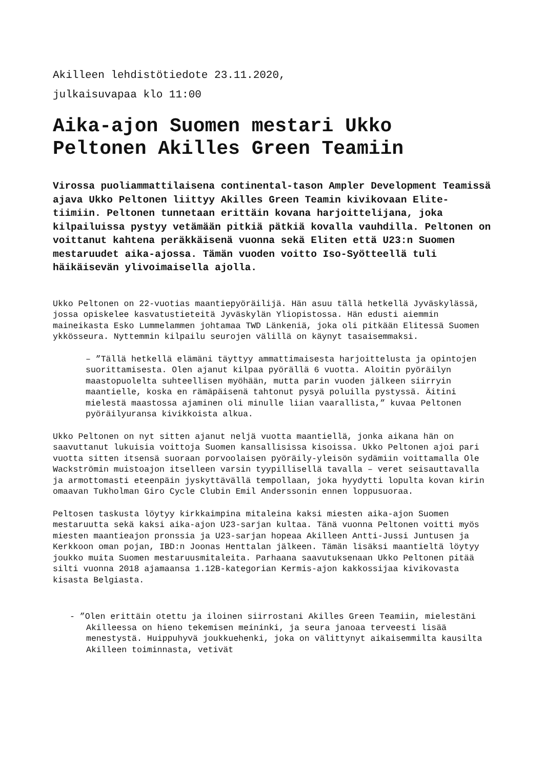Akilleen lehdistötiedote 23.11.2020,
julkaisuvapaa klo 11:00
Aika-ajon Suomen mestari Ukko Peltonen Akilles Green Teamiin
Virossa puoliammattilaisena continental-tason Ampler Development Teamissä ajava Ukko Peltonen liittyy Akilles Green Teamin kivikovaan Elite-tiimiin. Peltonen tunnetaan erittäin kovana harjoittelijana, joka kilpailuissa pystyy vetämään pitkiä pätkiä kovalla vauhdilla. Peltonen on voittanut kahtena peräkkäisenä vuonna sekä Eliten että U23:n Suomen mestaruudet aika-ajossa. Tämän vuoden voitto Iso-Syötteellä tuli häikäisevän ylivoimaisella ajolla.
Ukko Peltonen on 22-vuotias maantiepyöräilijä. Hän asuu tällä hetkellä Jyväskylässä, jossa opiskelee kasvatustieteitä Jyväskylän Yliopistossa. Hän edusti aiemmin maineikasta Esko Lummelammen johtamaa TWD Länkeniä, joka oli pitkään Elitessä Suomen ykkösseura. Nyttemmin kilpailu seurojen välillä on käynyt tasaisemmaksi.
– ”Tällä hetkellä elämäni täyttyy ammattimaisesta harjoittelusta ja opintojen suorittamisesta. Olen ajanut kilpaa pyörällä 6 vuotta. Aloitin pyöräilyn maastopuolelta suhteellisen myöhään, mutta parin vuoden jälkeen siirryin maantielle, koska en rämäpäisenä tahtonut pysyä poluilla pystyssä. Äitini mielestä maastossa ajaminen oli minulle liian vaarallista,” kuvaa Peltonen pyöräilyuransa kivikkoista alkua.
Ukko Peltonen on nyt sitten ajanut neljä vuotta maantiellä, jonka aikana hän on saavuttanut lukuisia voittoja Suomen kansallisissa kisoissa. Ukko Peltonen ajoi pari vuotta sitten itsensä suoraan porvoolaisen pyöräily-yleisön sydämiin voittamalla Ole Wackströmin muistoajon itselleen varsin tyypillisellä tavalla – veret seisauttavalla ja armottomasti eteenpäin jyskyttävällä tempollaan, joka hyydytti lopulta kovan kirin omaavan Tukholman Giro Cycle Clubin Emil Anderssonin ennen loppusuoraa.
Peltosen taskusta löytyy kirkkaimpina mitaleina kaksi miesten aika-ajon Suomen mestaruutta sekä kaksi aika-ajon U23-sarjan kultaa. Tänä vuonna Peltonen voitti myös miesten maantieajon pronssia ja U23-sarjan hopeaa Akilleen Antti-Jussi Juntusen ja Kerkkoon oman pojan, IBD:n Joonas Henttalan jälkeen. Tämän lisäksi maantieltä löytyy joukko muita Suomen mestaruusmitaleita. Parhaana saavutuksenaan Ukko Peltonen pitää silti vuonna 2018 ajamaansa 1.12B-kategorian Kermis-ajon kakkossijaa kivikovasta kisasta Belgiasta.
- ”Olen erittäin otettu ja iloinen siirrostani Akilles Green Teamiin, mielestäni Akilleessa on hieno tekemisen meininki, ja seura janoaa terveesti lisää menestystä. Huippuhyvä joukkuehenki, joka on välittynyt aikaisemmilta kausilta Akilleen toiminnasta, vetivät